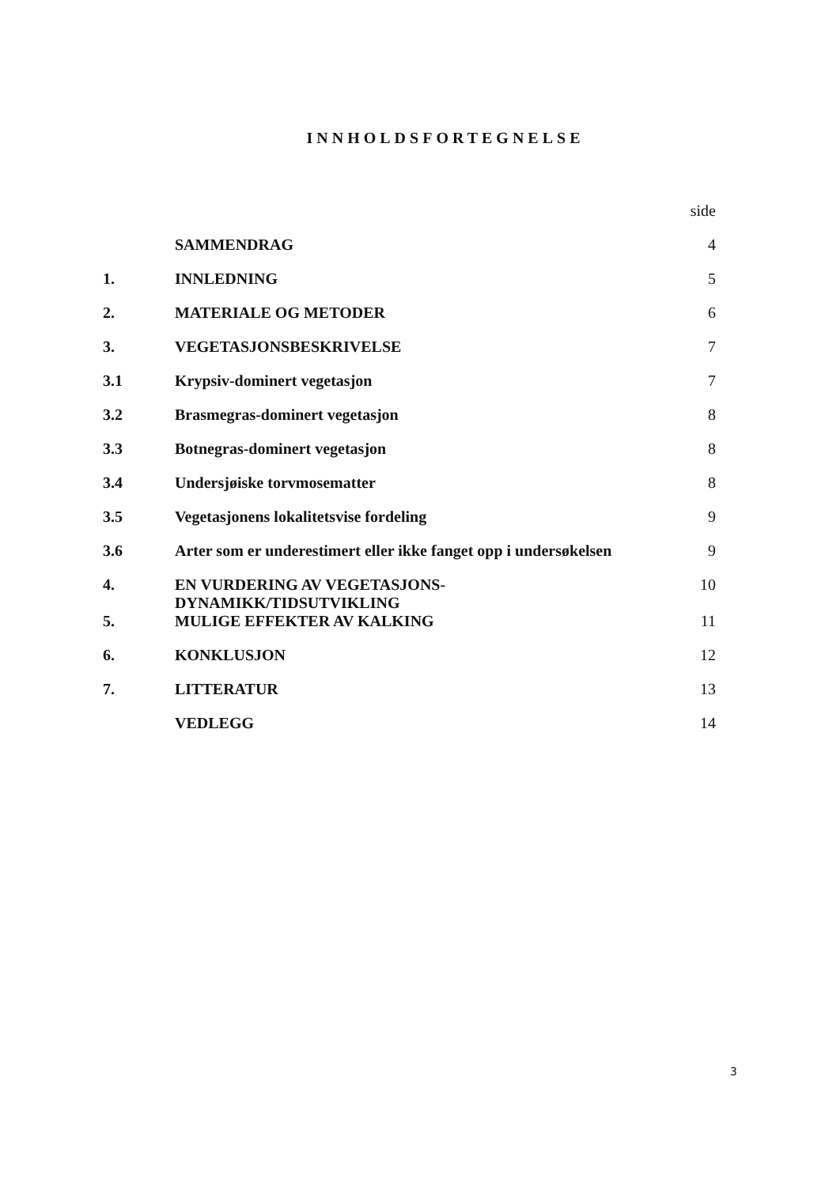INNHOLDSFORTEGNELSE
| | | side |
| | SAMMENDRAG | 4 |
| 1. | INNLEDNING | 5 |
| 2. | MATERIALE OG METODER | 6 |
| 3. | VEGETASJONSBESKRIVELSE | 7 |
| 3.1 | Krypsiv-dominert vegetasjon | 7 |
| 3.2 | Brasmegras-dominert vegetasjon | 8 |
| 3.3 | Botnegras-dominert vegetasjon | 8 |
| 3.4 | Undersjøiske torvmosematter | 8 |
| 3.5 | Vegetasjonens lokalitetsvise fordeling | 9 |
| 3.6 | Arter som er underestimert eller ikke fanget opp i undersøkelsen | 9 |
| 4. | EN VURDERING AV VEGETASJONS- DYNAMIKK/TIDSUTVIKLING | 10 |
| 5. | MULIGE EFFEKTER AV KALKING | 11 |
| 6. | KONKLUSJON | 12 |
| 7. | LITTERATUR | 13 |
| | VEDLEGG | 14 |
3